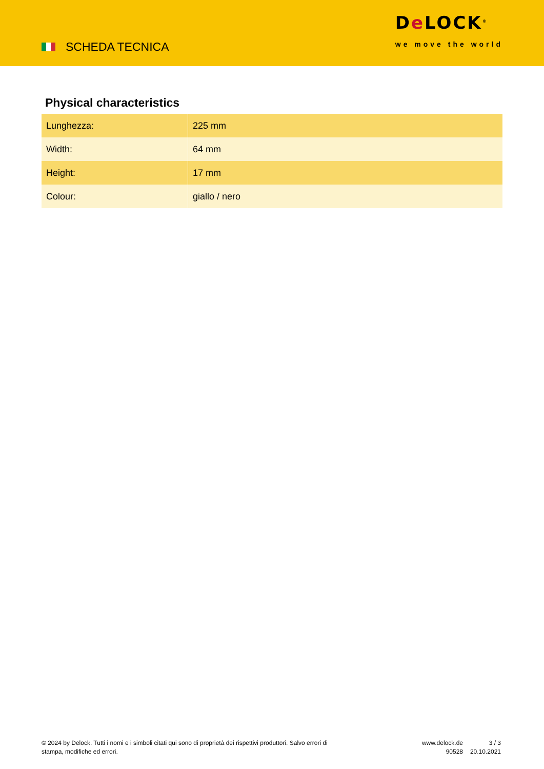SCHEDA TECNICA
De LOCK<sup>®</sup>
we move the world
Physical characteristics
| Lunghezza: | 225 mm |
| Width: | 64 mm |
| Height: | 17 mm |
| Colour: | giallo / nero |
© 2024 by Delock. Tutti i nomi e i simboli citati qui sono di proprietà dei rispettivi produttori. Salvo errori di stampa, modifiche ed errori.
www.delock.de
90528
3 / 3
20.10.2021